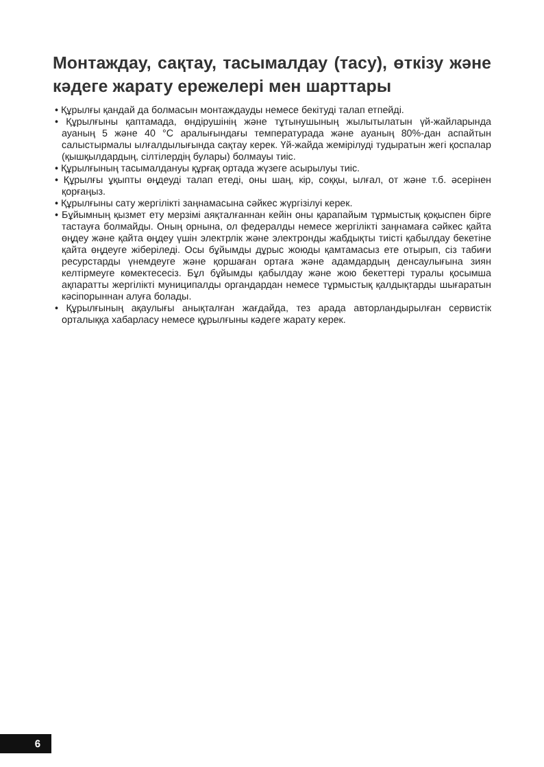Монтаждау, сақтау, тасымалдау (тасу), өткізу және кәдеге жарату ережелері мен шарттары
• Құрылғы қандай да болмасын монтаждауды немесе бекітуді талап етпейді.
• Құрылғыны қаптамада, өндірушінің және тұтынушының жылытылатын үй-жайларында ауаның 5 және 40 °С аралығындағы температурада және ауаның 80%-дан аспайтын салыстырмалы ылғалдылығында сақтау керек. Үй-жайда жемірілуді тудыратын жегі қоспалар (қышқылдардың, сілтілердің булары) болмауы тиіс.
• Құрылғының тасымалдануы құрғақ ортада жүзеге асырылуы тиіс.
• Құрылғы ұқыпты өңдеуді талап етеді, оны шаң, кір, соққы, ылғал, от және т.б. әсерінен қорғаңыз.
• Құрылғыны сату жергілікті заңнамасына сәйкес жүргізілуі керек.
• Бұйымның қызмет ету мерзімі аяқталғаннан кейін оны қарапайым тұрмыстық қоқыспен бірге тастауға болмайды. Оның орнына, ол федералды немесе жергілікті заңнамаға сәйкес қайта өңдеу және қайта өңдеу үшін электрлік және электронды жабдықты тиісті қабылдау бекетіне қайта өңдеуге жіберіледі. Осы бұйымды дұрыс жоюды қамтамасыз ете отырып, сіз табиғи ресурстарды үнемдеуге және қоршаған ортаға және адамдардың денсаулығына зиян келтірмеуге көмектесесіз. Бұл бұйымды қабылдау және жою бекеттері туралы қосымша ақпаратты жергілікті муниципалды органдардан немесе тұрмыстық қалдықтарды шығаратын кәсіпорыннан алуға болады.
• Құрылғының ақаулығы анықталған жағдайда, тез арада авторландырылған сервистік орталыққа хабарласу немесе құрылғыны кәдеге жарату керек.
6